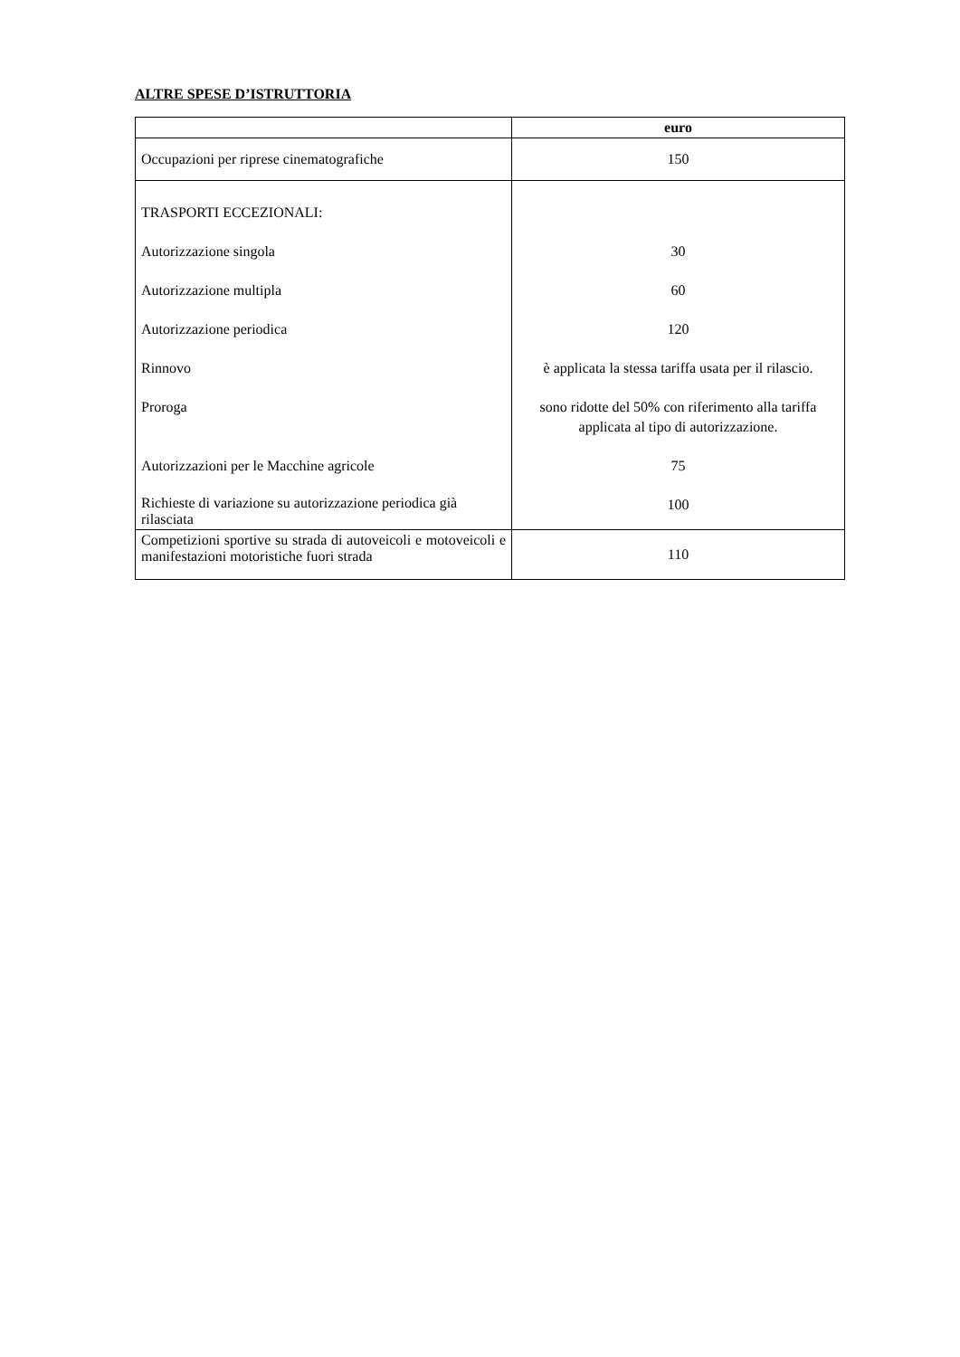ALTRE SPESE D’ISTRUTTORIA
| | euro |
| --- | --- |
| Occupazioni per riprese cinematografiche | 150 |
| TRASPORTI ECCEZIONALI: Autorizzazione singola Autorizzazione multipla Autorizzazione periodica Rinnovo Proroga Autorizzazioni per le Macchine agricole Richieste di variazione su autorizzazione periodica già rilasciata | 30 60 120 è applicata la stessa tariffa usata per il rilascio. sono ridotte del 50% con riferimento alla tariffa applicata al tipo di autorizzazione. 75 100 |
| Competizioni sportive su strada di autoveicoli e motoveicoli e manifestazioni motoristiche fuori strada | 110 |